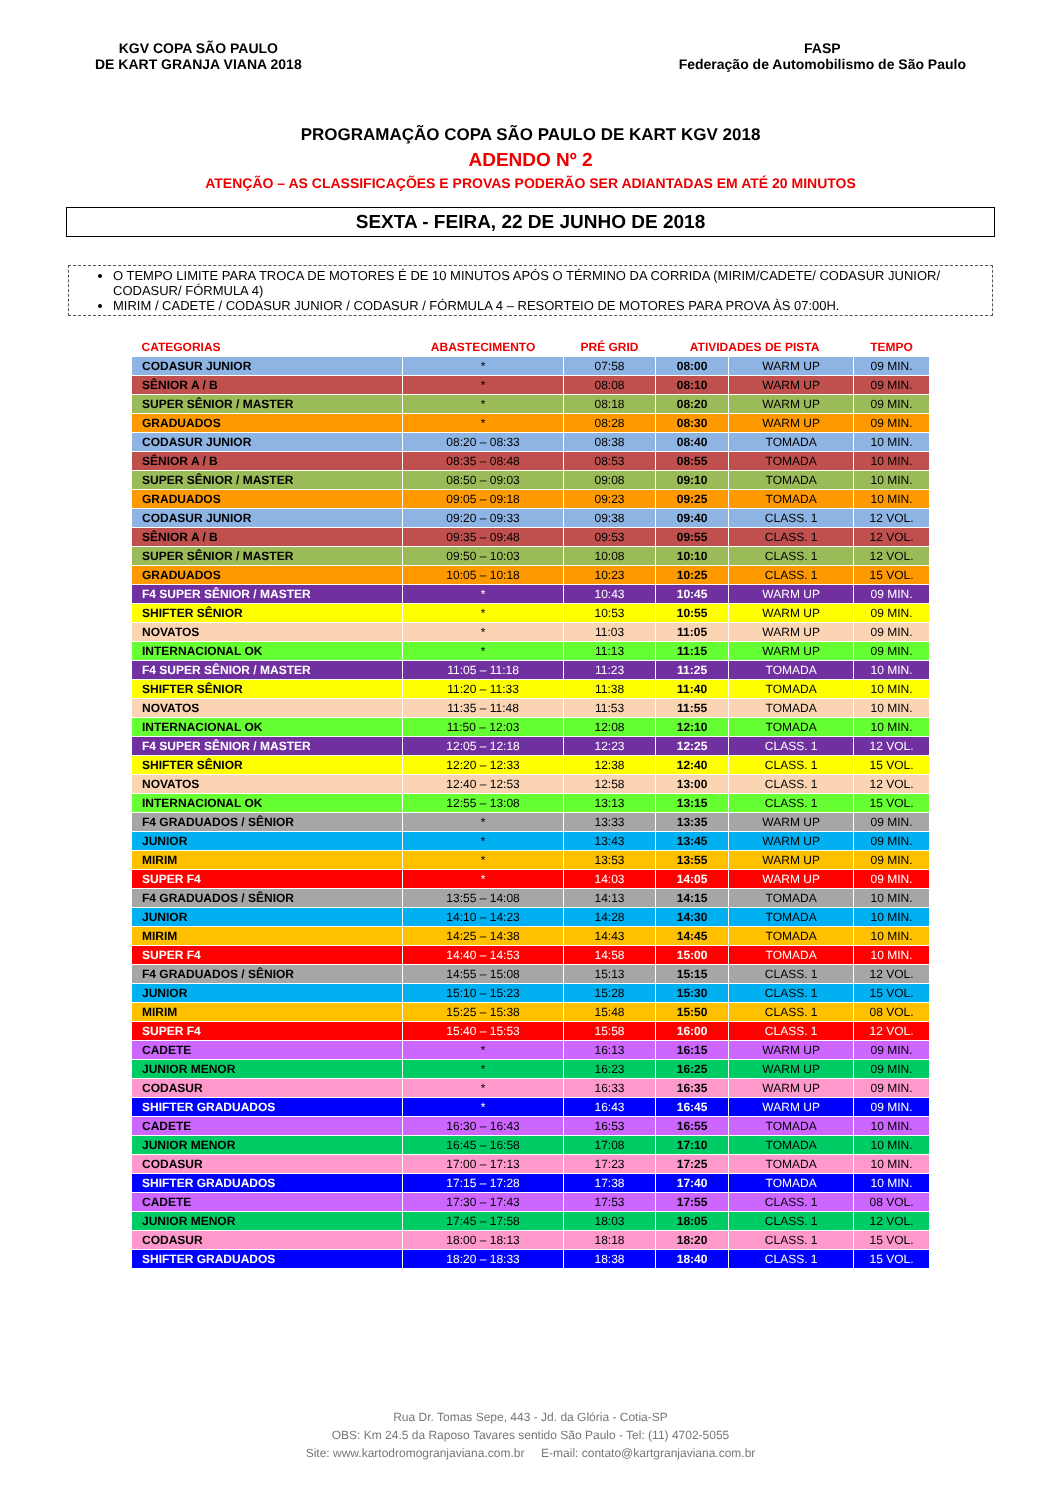KGV COPA SÃO PAULO
DE KART GRANJA VIANA 2018
FASP
Federação de Automobilismo de São Paulo
PROGRAMAÇÃO COPA SÃO PAULO DE KART KGV 2018
ADENDO Nº 2
ATENÇÃO – AS CLASSIFICAÇÕES E PROVAS PODERÃO SER ADIANTADAS EM ATÉ 20 MINUTOS
SEXTA - FEIRA, 22 DE JUNHO DE 2018
O TEMPO LIMITE PARA TROCA DE MOTORES É DE 10 MINUTOS APÓS O TÉRMINO DA CORRIDA (MIRIM/CADETE/ CODASUR JUNIOR/ CODASUR/ FÓRMULA 4)
MIRIM / CADETE / CODASUR JUNIOR / CODASUR / FÓRMULA 4 – RESORTEIO DE MOTORES PARA PROVA ÀS 07:00H.
| CATEGORIAS | ABASTECIMENTO | PRÉ GRID | ATIVIDADES DE PISTA | | TEMPO |
| --- | --- | --- | --- | --- | --- |
| CODASUR JUNIOR | * | 07:58 | 08:00 | WARM UP | 09 MIN. |
| SÊNIOR A / B | * | 08:08 | 08:10 | WARM UP | 09 MIN. |
| SUPER SÊNIOR / MASTER | * | 08:18 | 08:20 | WARM UP | 09 MIN. |
| GRADUADOS | * | 08:28 | 08:30 | WARM UP | 09 MIN. |
| CODASUR JUNIOR | 08:20 – 08:33 | 08:38 | 08:40 | TOMADA | 10 MIN. |
| SÊNIOR A / B | 08:35 – 08:48 | 08:53 | 08:55 | TOMADA | 10 MIN. |
| SUPER SÊNIOR / MASTER | 08:50 – 09:03 | 09:08 | 09:10 | TOMADA | 10 MIN. |
| GRADUADOS | 09:05 – 09:18 | 09:23 | 09:25 | TOMADA | 10 MIN. |
| CODASUR JUNIOR | 09:20 – 09:33 | 09:38 | 09:40 | CLASS. 1 | 12 VOL. |
| SÊNIOR A / B | 09:35 – 09:48 | 09:53 | 09:55 | CLASS. 1 | 12 VOL. |
| SUPER SÊNIOR / MASTER | 09:50 – 10:03 | 10:08 | 10:10 | CLASS. 1 | 12 VOL. |
| GRADUADOS | 10:05 – 10:18 | 10:23 | 10:25 | CLASS. 1 | 15 VOL. |
| F4 SUPER SÊNIOR / MASTER | * | 10:43 | 10:45 | WARM UP | 09 MIN. |
| SHIFTER SÊNIOR | * | 10:53 | 10:55 | WARM UP | 09 MIN. |
| NOVATOS | * | 11:03 | 11:05 | WARM UP | 09 MIN. |
| INTERNACIONAL OK | * | 11:13 | 11:15 | WARM UP | 09 MIN. |
| F4 SUPER SÊNIOR / MASTER | 11:05 – 11:18 | 11:23 | 11:25 | TOMADA | 10 MIN. |
| SHIFTER SÊNIOR | 11:20 – 11:33 | 11:38 | 11:40 | TOMADA | 10 MIN. |
| NOVATOS | 11:35 – 11:48 | 11:53 | 11:55 | TOMADA | 10 MIN. |
| INTERNACIONAL OK | 11:50 – 12:03 | 12:08 | 12:10 | TOMADA | 10 MIN. |
| F4 SUPER SÊNIOR / MASTER | 12:05 – 12:18 | 12:23 | 12:25 | CLASS. 1 | 12 VOL. |
| SHIFTER SÊNIOR | 12:20 – 12:33 | 12:38 | 12:40 | CLASS. 1 | 15 VOL. |
| NOVATOS | 12:40 – 12:53 | 12:58 | 13:00 | CLASS. 1 | 12 VOL. |
| INTERNACIONAL OK | 12:55 – 13:08 | 13:13 | 13:15 | CLASS. 1 | 15 VOL. |
| F4 GRADUADOS / SÊNIOR | * | 13:33 | 13:35 | WARM UP | 09 MIN. |
| JUNIOR | * | 13:43 | 13:45 | WARM UP | 09 MIN. |
| MIRIM | * | 13:53 | 13:55 | WARM UP | 09 MIN. |
| SUPER F4 | * | 14:03 | 14:05 | WARM UP | 09 MIN. |
| F4 GRADUADOS / SÊNIOR | 13:55 – 14:08 | 14:13 | 14:15 | TOMADA | 10 MIN. |
| JUNIOR | 14:10 – 14:23 | 14:28 | 14:30 | TOMADA | 10 MIN. |
| MIRIM | 14:25 – 14:38 | 14:43 | 14:45 | TOMADA | 10 MIN. |
| SUPER F4 | 14:40 – 14:53 | 14:58 | 15:00 | TOMADA | 10 MIN. |
| F4 GRADUADOS / SÊNIOR | 14:55 – 15:08 | 15:13 | 15:15 | CLASS. 1 | 12 VOL. |
| JUNIOR | 15:10 – 15:23 | 15:28 | 15:30 | CLASS. 1 | 15 VOL. |
| MIRIM | 15:25 – 15:38 | 15:48 | 15:50 | CLASS. 1 | 08 VOL. |
| SUPER F4 | 15:40 – 15:53 | 15:58 | 16:00 | CLASS. 1 | 12 VOL. |
| CADETE | * | 16:13 | 16:15 | WARM UP | 09 MIN. |
| JUNIOR MENOR | * | 16:23 | 16:25 | WARM UP | 09 MIN. |
| CODASUR | * | 16:33 | 16:35 | WARM UP | 09 MIN. |
| SHIFTER GRADUADOS | * | 16:43 | 16:45 | WARM UP | 09 MIN. |
| CADETE | 16:30 – 16:43 | 16:53 | 16:55 | TOMADA | 10 MIN. |
| JUNIOR MENOR | 16:45 – 16:58 | 17:08 | 17:10 | TOMADA | 10 MIN. |
| CODASUR | 17:00 – 17:13 | 17:23 | 17:25 | TOMADA | 10 MIN. |
| SHIFTER GRADUADOS | 17:15 – 17:28 | 17:38 | 17:40 | TOMADA | 10 MIN. |
| CADETE | 17:30 – 17:43 | 17:53 | 17:55 | CLASS. 1 | 08 VOL. |
| JUNIOR MENOR | 17:45 – 17:58 | 18:03 | 18:05 | CLASS. 1 | 12 VOL. |
| CODASUR | 18:00 – 18:13 | 18:18 | 18:20 | CLASS. 1 | 15 VOL. |
| SHIFTER GRADUADOS | 18:20 – 18:33 | 18:38 | 18:40 | CLASS. 1 | 15 VOL. |
Rua Dr. Tomas Sepe, 443 - Jd. da Glória - Cotia-SP
OBS: Km 24.5 da Raposo Tavares sentido São Paulo - Tel: (11) 4702-5055
Site: www.kartodromogranjaviana.com.br E-mail: contato@kartgranjaviana.com.br